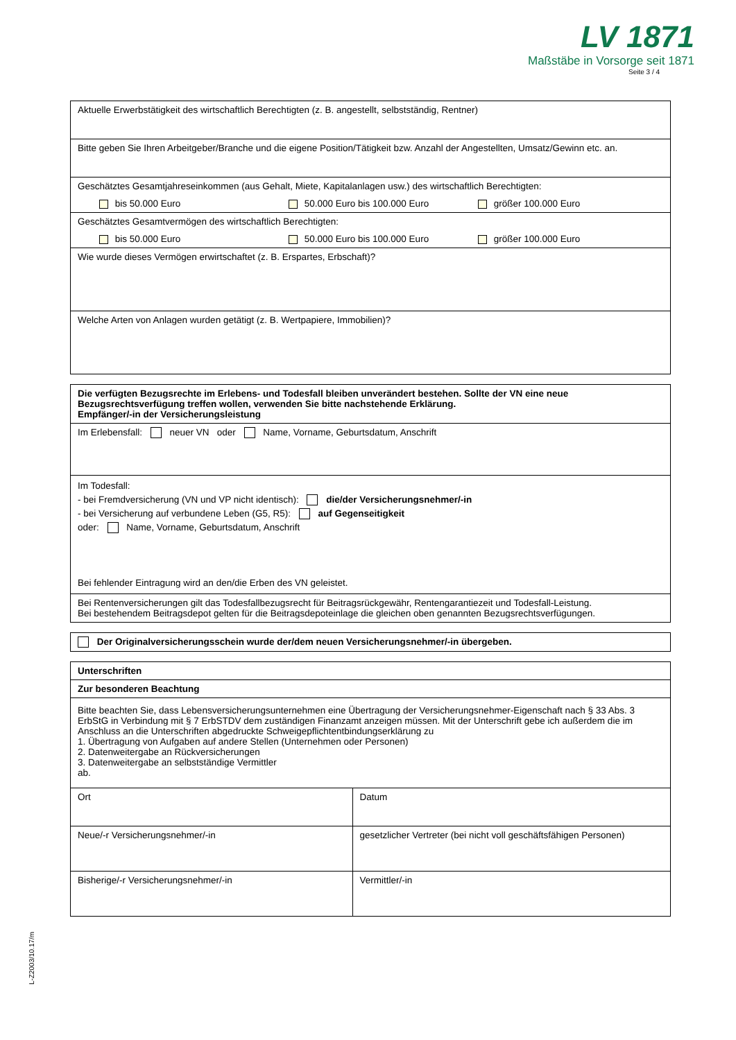LV 1871
Maßstäbe in Vorsorge seit 1871
Seite 3 / 4
| Aktuelle Erwerbstätigkeit des wirtschaftlich Berechtigten (z. B. angestellt, selbstständig, Rentner) |
| Bitte geben Sie Ihren Arbeitgeber/Branche und die eigene Position/Tätigkeit bzw. Anzahl der Angestellten, Umsatz/Gewinn etc. an. |
| Geschätztes Gesamtjahreseinkommen (aus Gehalt, Miete, Kapitalanlagen usw.) des wirtschaftlich Berechtigten: bis 50.000 Euro 50.000 Euro bis 100.000 Euro größer 100.000 Euro |
| Geschätztes Gesamtvermögen des wirtschaftlich Berechtigten: bis 50.000 Euro 50.000 Euro bis 100.000 Euro größer 100.000 Euro |
| Wie wurde dieses Vermögen erwirtschaftet (z. B. Erspartes, Erbschaft)? |
| Welche Arten von Anlagen wurden getätigt (z. B. Wertpapiere, Immobilien)? |
| Die verfügten Bezugsrechte im Erlebens- und Todesfall bleiben unverändert bestehen. Sollte der VN eine neue Bezugsrechtsverfügung treffen wollen, verwenden Sie bitte nachstehende Erklärung. Empfänger/-in der Versicherungsleistung |
| Im Erlebensfall: neuer VN oder Name, Vorname, Geburtsdatum, Anschrift |
| Im Todesfall: - bei Fremdversicherung (VN und VP nicht identisch): die/der Versicherungsnehmer/-in - bei Versicherung auf verbundene Leben (G5, R5): auf Gegenseitigkeit oder: Name, Vorname, Geburtsdatum, Anschrift Bei fehlender Eintragung wird an den/die Erben des VN geleistet. |
| Bei Rentenversicherungen gilt das Todesfallbezugsrecht für Beitragsrückgewähr, Rentengarantiezeit und Todesfall-Leistung. Bei bestehendem Beitragsdepot gelten für die Beitragsdepoteinlage die gleichen oben genannten Bezugsrechtsverfügungen. |
| Der Originalversicherungsschein wurde der/dem neuen Versicherungsnehmer/-in übergeben. |
| Unterschriften | |
| Zur besonderen Beachtung | |
| Bitte beachten Sie, dass Lebensversicherungsunternehmen eine Übertragung der Versicherungsnehmer-Eigenschaft nach § 33 Abs. 3 ErbStG in Verbindung mit § 7 ErbSTDV dem zuständigen Finanzamt anzeigen müssen. Mit der Unterschrift gebe ich außerdem die im Anschluss an die Unterschriften abgedruckte Schweigepflichtentbindungserklärung zu 1. Übertragung von Aufgaben auf andere Stellen (Unternehmen oder Personen) 2. Datenweitergabe an Rückversicherungen 3. Datenweitergabe an selbstständige Vermittler ab. | |
| Ort | Datum |
| Neue/-r Versicherungsnehmer/-in | gesetzlicher Vertreter (bei nicht voll geschäftsfähigen Personen) |
| Bisherige/-r Versicherungsnehmer/-in | Vermittler/-in |
L-Z2003/10.17/m